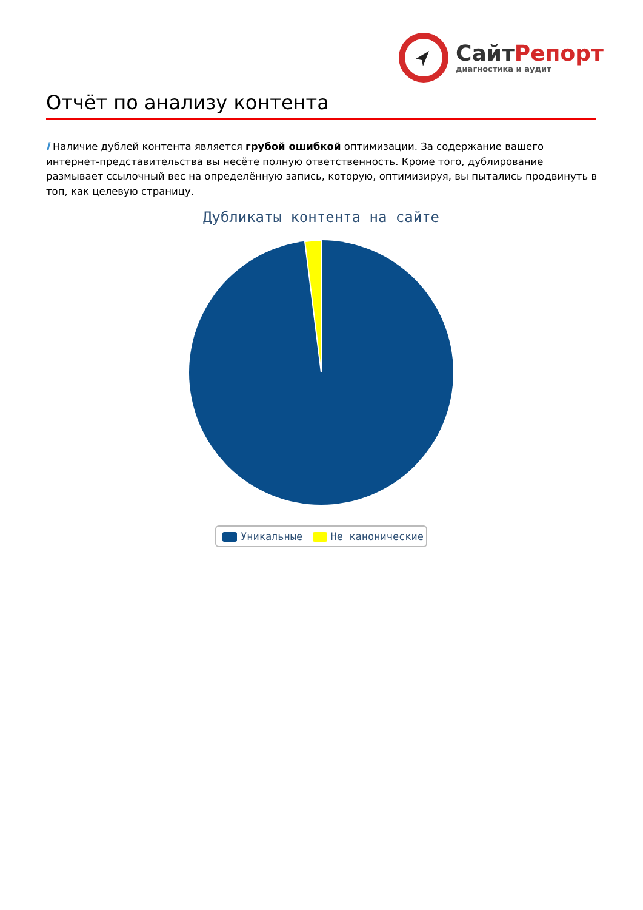СайтРепорт
диагностика и аудит
Отчёт по анализу контента
i Наличие дублей контента является грубой ошибкой оптимизации. За содержание вашего интернет-представительства вы несёте полную ответственность. Кроме того, дублирование размывает ссылочный вес на определённую запись, которую, оптимизируя, вы пытались продвинуть в топ, как целевую страницу.
Дубликаты контента на сайте
Уникальные Не каноничeские